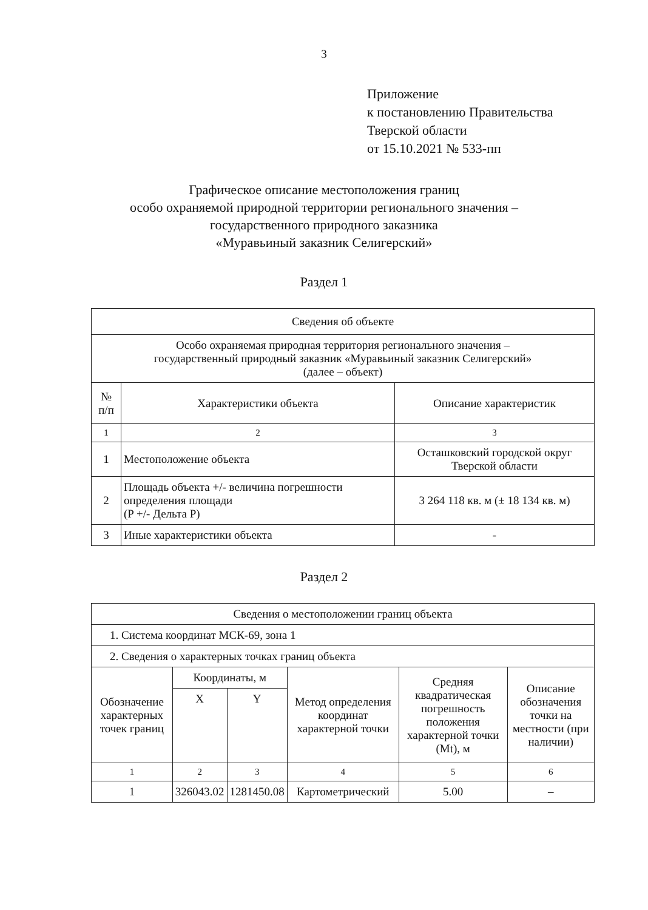3
Приложение
к постановлению Правительства
Тверской области
от 15.10.2021 № 533-пп
Графическое описание местоположения границ
особо охраняемой природной территории регионального значения –
государственного природного заказника
«Муравьиный заказник Селигерский»
Раздел 1
| Сведения об объекте | | |
| Особо охраняемая природная территория регионального значения – государственный природный заказник «Муравьиный заказник Селигерский» (далее – объект) | | |
| № п/п | Характеристики объекта | Описание характеристик |
| 1 | 2 | 3 |
| 1 | Местоположение объекта | Осташковский городской округ Тверской области |
| 2 | Площадь объекта +/- величина погрешности определения площади (P +/- Дельта P) | 3 264 118 кв. м (± 18 134 кв. м) |
| 3 | Иные характеристики объекта | - |
Раздел 2
| Сведения о местоположении границ объекта | | | | | |
| 1. Система координат МСК-69, зона 1 | | | | | |
| 2. Сведения о характерных точках границ объекта | | | | | |
| Обозначение характерных точек границ | Координаты, м | | Метод определения координат характерной точки | Средняя квадратическая погрешность положения характерной точки (Mt), м | Описание обозначения точки на местности (при наличии) |
| | X | Y | | | |
| 1 | 2 | 3 | 4 | 5 | 6 |
| 1 | 326043.02 | 1281450.08 | Картометрический | 5.00 | – |